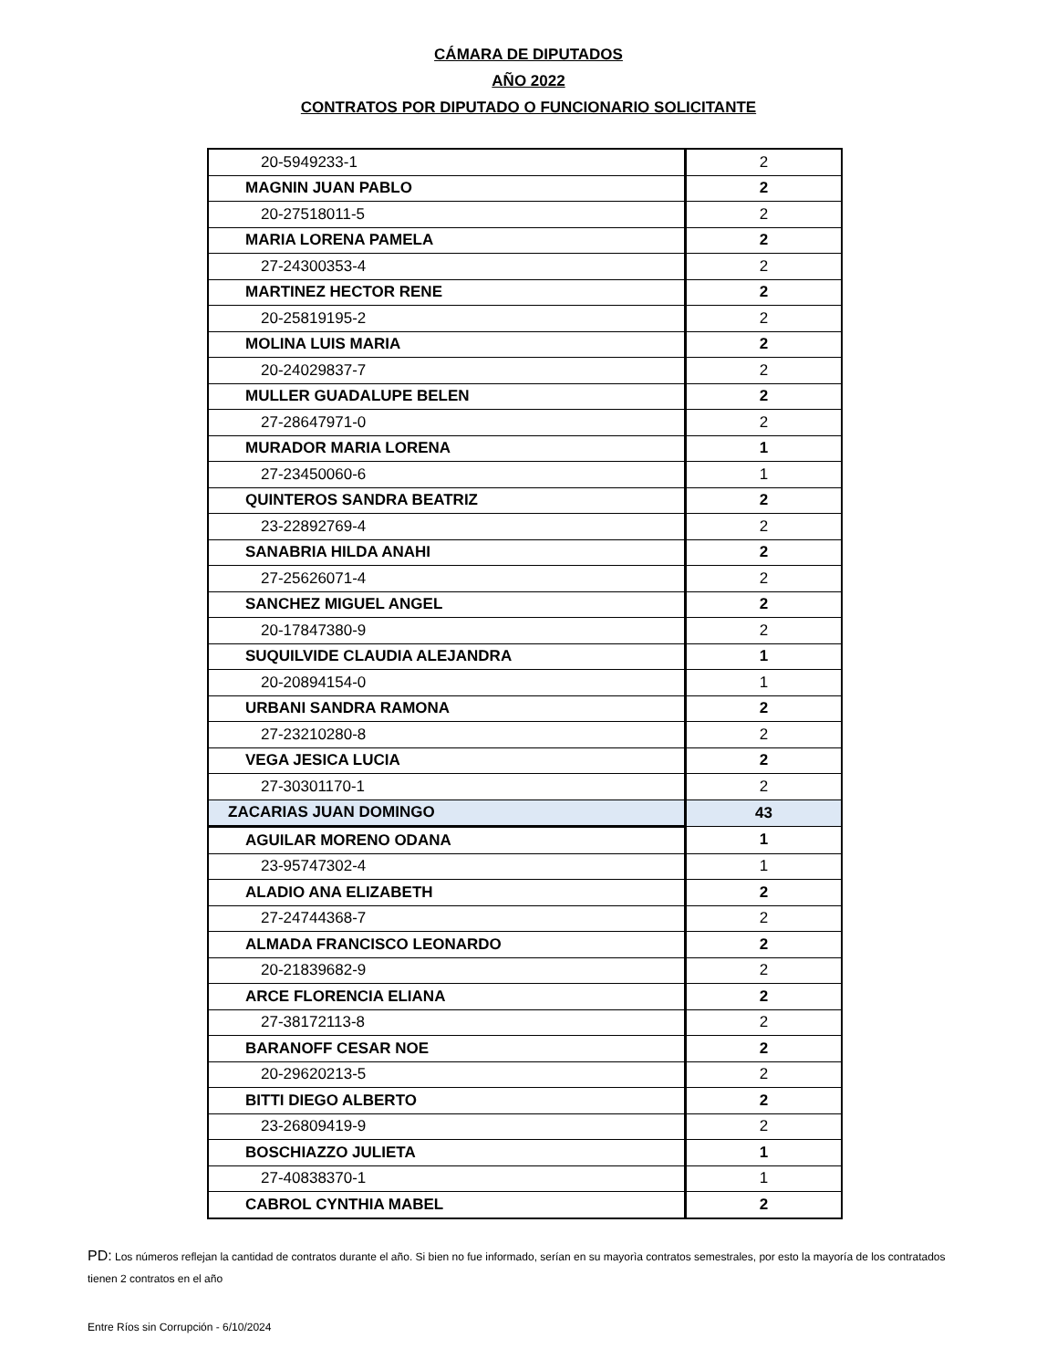CÁMARA DE DIPUTADOS
AÑO 2022
CONTRATOS POR DIPUTADO O FUNCIONARIO SOLICITANTE
| 20-5949233-1 | 2 |
| MAGNIN JUAN PABLO | 2 |
| 20-27518011-5 | 2 |
| MARIA LORENA PAMELA | 2 |
| 27-24300353-4 | 2 |
| MARTINEZ HECTOR RENE | 2 |
| 20-25819195-2 | 2 |
| MOLINA LUIS MARIA | 2 |
| 20-24029837-7 | 2 |
| MULLER GUADALUPE BELEN | 2 |
| 27-28647971-0 | 2 |
| MURADOR MARIA LORENA | 1 |
| 27-23450060-6 | 1 |
| QUINTEROS SANDRA BEATRIZ | 2 |
| 23-22892769-4 | 2 |
| SANABRIA HILDA ANAHI | 2 |
| 27-25626071-4 | 2 |
| SANCHEZ MIGUEL ANGEL | 2 |
| 20-17847380-9 | 2 |
| SUQUILVIDE CLAUDIA ALEJANDRA | 1 |
| 20-20894154-0 | 1 |
| URBANI SANDRA RAMONA | 2 |
| 27-23210280-8 | 2 |
| VEGA JESICA LUCIA | 2 |
| 27-30301170-1 | 2 |
| ZACARIAS JUAN DOMINGO | 43 |
| AGUILAR MORENO ODANA | 1 |
| 23-95747302-4 | 1 |
| ALADIO ANA ELIZABETH | 2 |
| 27-24744368-7 | 2 |
| ALMADA FRANCISCO LEONARDO | 2 |
| 20-21839682-9 | 2 |
| ARCE FLORENCIA ELIANA | 2 |
| 27-38172113-8 | 2 |
| BARANOFF CESAR NOE | 2 |
| 20-29620213-5 | 2 |
| BITTI DIEGO ALBERTO | 2 |
| 23-26809419-9 | 2 |
| BOSCHIAZZO JULIETA | 1 |
| 27-40838370-1 | 1 |
| CABROL CYNTHIA MABEL | 2 |
PD: Los números reflejan la cantidad de contratos durante el año. Si bien no fue informado, serían en su mayorìa contratos semestrales, por esto la mayoría de los contratados tienen 2 contratos en el año
Entre Ríos sin Corrupción - 6/10/2024